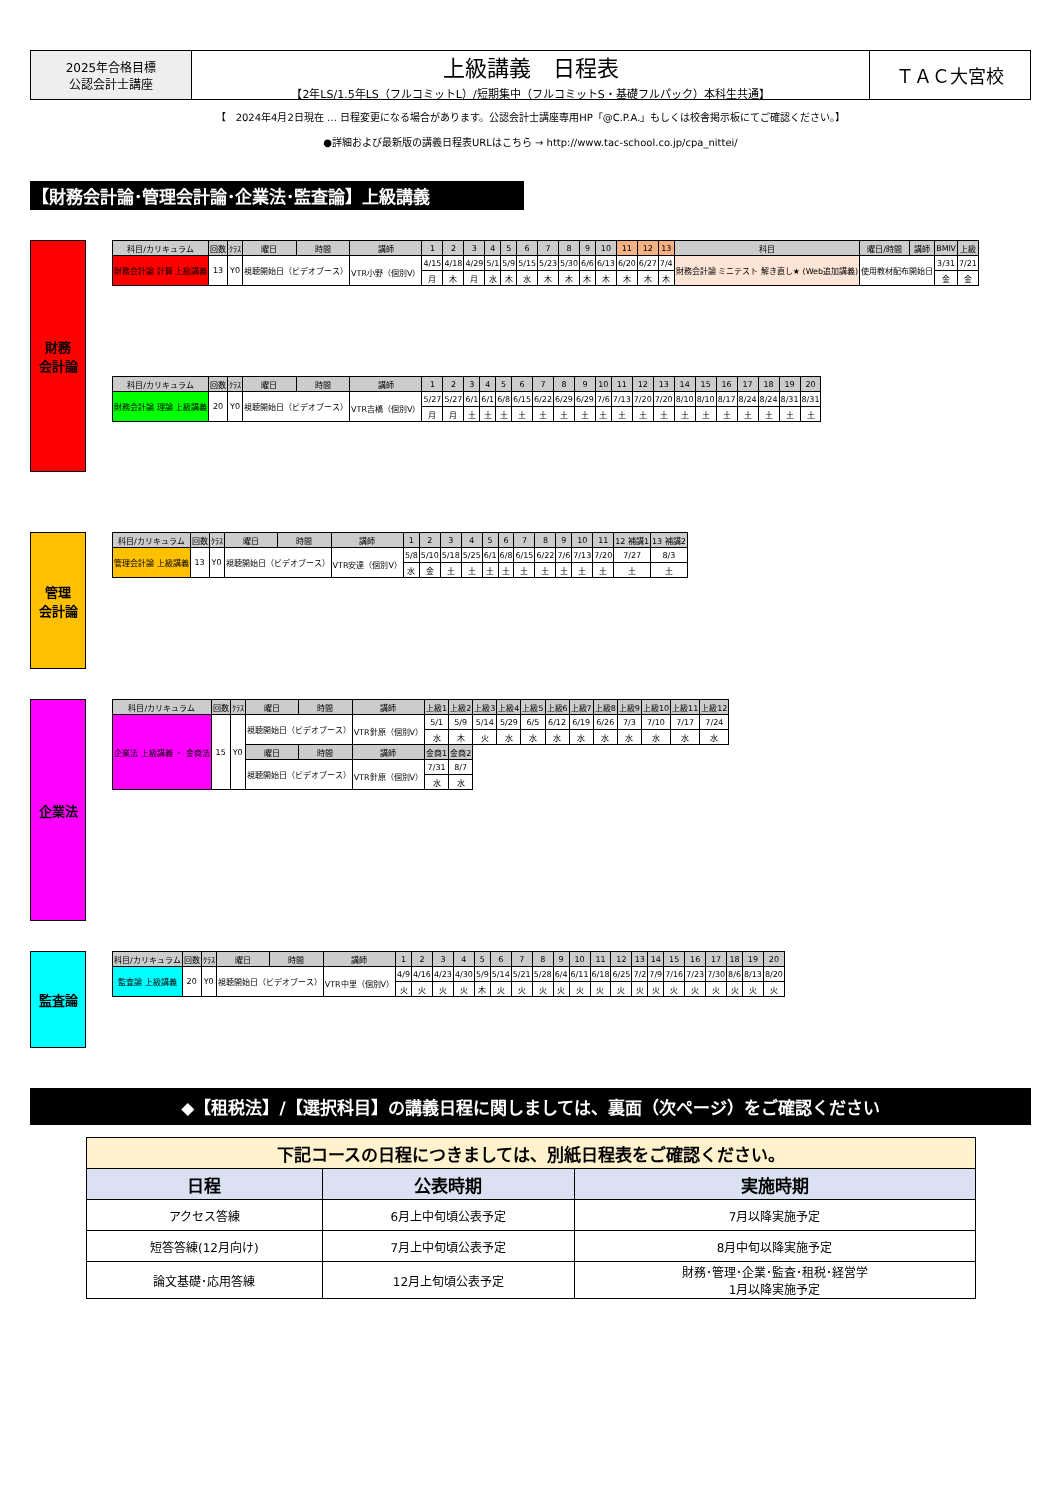2025年合格目標
公認会計士講座
上級講義　日程表
【2年LS/1.5年LS（フルコミットL）/短期集中（フルコミットS・基礎フルパック）本科生共通】
ＴＡＣ大宮校
【　2024年4月2日現在 … 日程変更になる場合があります。公認会計士講座専用HP「@C.P.A.」もしくは校舎掲示板にてご確認ください。】
●詳細および最新版の講義日程表URLはこちら → http://www.tac-school.co.jp/cpa_nittei/
【財務会計論･管理会計論･企業法･監査論】上級講義
財務
会計論
| 科目/カリキュラム | 回数 | ｸﾗｽ | 曜日 | 時間 | 講師 | 1 | 2 | 3 | 4 | 5 | 6 | 7 | 8 | 9 | 10 | 11 | 12 | 13 | 科目 | 曜日/時間 | 講師 | BMⅣ | 上級 |
| --- | --- | --- | --- | --- | --- | --- | --- | --- | --- | --- | --- | --- | --- | --- | --- | --- | --- | --- | --- | --- | --- | --- | --- |
| 財務会計論 計算 上級講義 | 13 | Y0 | 視聴開始日（ビデオブース） | | VTR小野（個別V） | 4/15 | 4/18 | 4/29 | 5/1 | 5/9 | 5/15 | 5/23 | 5/30 | 6/6 | 6/13 | 6/20 | 6/27 | 7/4 | 財務会計論 ミニテスト 解き直し★ (Web追加講義) | 使用教材配布開始日 | | 3/31 | 7/21 |
| | | | | | | 月 | 木 | 月 | 水 | 木 | 水 | 木 | 木 | 木 | 木 | 木 | 木 | 木 | | | | 金 | 金 |
| 科目/カリキュラム | 回数 | ｸﾗｽ | 曜日 | 時間 | 講師 | 1 | 2 | 3 | 4 | 5 | 6 | 7 | 8 | 9 | 10 | 11 | 12 | 13 | 14 | 15 | 16 | 17 | 18 | 19 | 20 |
| --- | --- | --- | --- | --- | --- | --- | --- | --- | --- | --- | --- | --- | --- | --- | --- | --- | --- | --- | --- | --- | --- | --- | --- | --- | --- |
| 財務会計論 理論 上級講義 | 20 | Y0 | 視聴開始日（ビデオブース） | | VTR吉橋（個別V） | 5/27 | 5/27 | 6/1 | 6/1 | 6/8 | 6/15 | 6/22 | 6/29 | 6/29 | 7/6 | 7/13 | 7/20 | 7/20 | 8/10 | 8/10 | 8/17 | 8/24 | 8/24 | 8/31 | 8/31 |
| | | | | | | 月 | 月 | 土 | 土 | 土 | 土 | 土 | 土 | 土 | 土 | 土 | 土 | 土 | 土 | 土 | 土 | 土 | 土 | 土 | 土 |
管理
会計論
| 科目/カリキュラム | 回数 | ｸﾗｽ | 曜日 | 時間 | 講師 | 1 | 2 | 3 | 4 | 5 | 6 | 7 | 8 | 9 | 10 | 11 | 12 補講1 | 13 補講2 |
| --- | --- | --- | --- | --- | --- | --- | --- | --- | --- | --- | --- | --- | --- | --- | --- | --- | --- | --- |
| 管理会計論 上級講義 | 13 | Y0 | 視聴開始日（ビデオブース） | | VTR安達（個別V） | 5/8 | 5/10 | 5/18 | 5/25 | 6/1 | 6/8 | 6/15 | 6/22 | 7/6 | 7/13 | 7/20 | 7/27 | 8/3 |
| | | | | | | 水 | 金 | 土 | 土 | 土 | 土 | 土 | 土 | 土 | 土 | 土 | 土 | 土 |
企業法
| 科目/カリキュラム | 回数 | ｸﾗｽ | 曜日 | 時間 | 講師 | 上級1 | 上級2 | 上級3 | 上級4 | 上級5 | 上級6 | 上級7 | 上級8 | 上級9 | 上級10 | 上級11 | 上級12 |
| --- | --- | --- | --- | --- | --- | --- | --- | --- | --- | --- | --- | --- | --- | --- | --- | --- | --- |
| 企業法 上級講義 ・ 金商法 | 15 | Y0 | 視聴開始日（ビデオブース） | | VTR針原（個別V） | 5/1 | 5/9 | 5/14 | 5/29 | 6/5 | 6/12 | 6/19 | 6/26 | 7/3 | 7/10 | 7/17 | 7/24 |
| | | | | | | 水 | 木 | 火 | 水 | 水 | 水 | 水 | 水 | 水 | 水 | 水 | 水 |
| | | | 曜日 | 時間 | 講師 | 金商1 | 金商2 | | | | | | | | | | |
| | | | 視聴開始日（ビデオブース） | | VTR針原（個別V） | 7/31 | 8/7 | | | | | | | | | | |
| | | | | | | 水 | 水 | | | | | | | | | | |
監査論
| 科目/カリキュラム | 回数 | ｸﾗｽ | 曜日 | 時間 | 講師 | 1 | 2 | 3 | 4 | 5 | 6 | 7 | 8 | 9 | 10 | 11 | 12 | 13 | 14 | 15 | 16 | 17 | 18 | 19 | 20 |
| --- | --- | --- | --- | --- | --- | --- | --- | --- | --- | --- | --- | --- | --- | --- | --- | --- | --- | --- | --- | --- | --- | --- | --- | --- | --- |
| 監査論 上級講義 | 20 | Y0 | 視聴開始日（ビデオブース） | | VTR中里（個別V） | 4/9 | 4/16 | 4/23 | 4/30 | 5/9 | 5/14 | 5/21 | 5/28 | 6/4 | 6/11 | 6/18 | 6/25 | 7/2 | 7/9 | 7/16 | 7/23 | 7/30 | 8/6 | 8/13 | 8/20 |
| | | | | | | 火 | 火 | 火 | 火 | 木 | 火 | 火 | 火 | 火 | 火 | 火 | 火 | 火 | 火 | 火 | 火 | 火 | 火 | 火 | 火 |
◆【租税法】/【選択科目】の講義日程に関しましては、裏面（次ページ）をご確認ください
| 下記コースの日程につきましては、別紙日程表をご確認ください。 | | |
| 日程 | 公表時期 | 実施時期 |
| アクセス答練 | 6月上中旬頃公表予定 | 7月以降実施予定 |
| 短答答練(12月向け) | 7月上中旬頃公表予定 | 8月中旬以降実施予定 |
| 論文基礎･応用答練 | 12月上旬頃公表予定 | 財務･管理･企業･監査･租税･経営学 1月以降実施予定 |